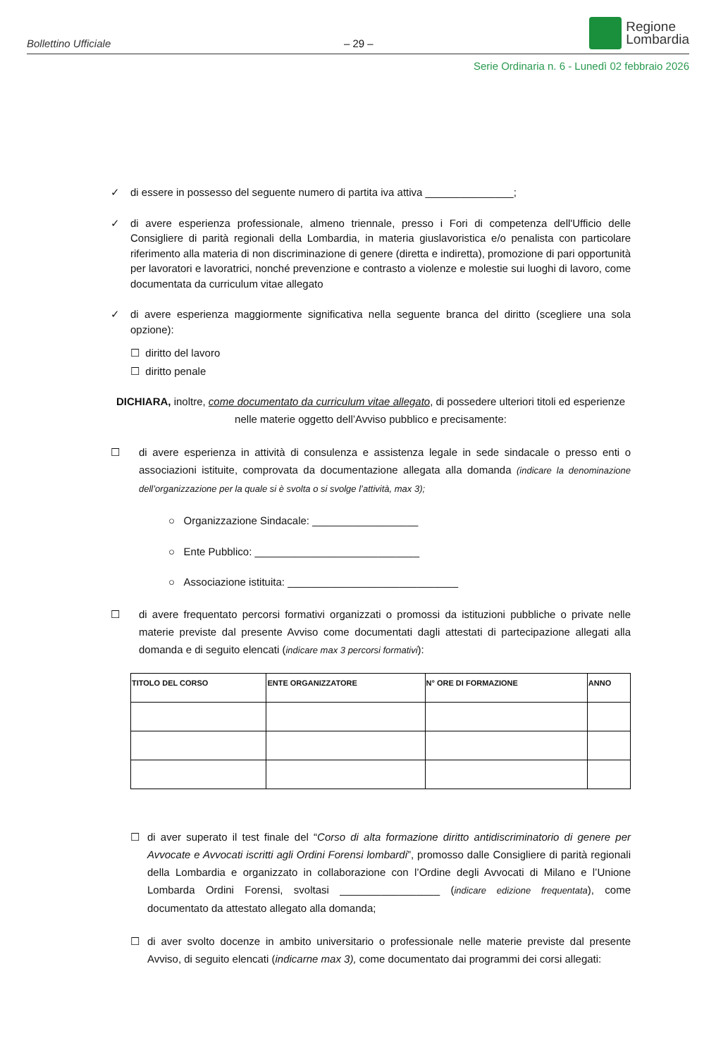Bollettino Ufficiale – 29 –
Regione
Lombardia
Serie Ordinaria n. 6 - Lunedì 02 febbraio 2026
✓ di essere in possesso del seguente numero di partita iva attiva _______________;
✓ di avere esperienza professionale, almeno triennale, presso i Fori di competenza dell'Ufficio delle Consigliere di parità regionali della Lombardia, in materia giuslavoristica e/o penalista con particolare riferimento alla materia di non discriminazione di genere (diretta e indiretta), promozione di pari opportunità per lavoratori e lavoratrici, nonché prevenzione e contrasto a violenze e molestie sui luoghi di lavoro, come documentata da curriculum vitae allegato
✓ di avere esperienza maggiormente significativa nella seguente branca del diritto (scegliere una sola opzione):
☐ diritto del lavoro
☐ diritto penale
DICHIARA, inoltre, come documentato da curriculum vitae allegato, di possedere ulteriori titoli ed esperienze nelle materie oggetto dell’Avviso pubblico e precisamente:
☐ di avere esperienza in attività di consulenza e assistenza legale in sede sindacale o presso enti o associazioni istituite, comprovata da documentazione allegata alla domanda (indicare la denominazione dell’organizzazione per la quale si è svolta o si svolge l’attività, max 3);
○ Organizzazione Sindacale: __________________
○ Ente Pubblico: ____________________________
○ Associazione istituita: _____________________________
☐ di avere frequentato percorsi formativi organizzati o promossi da istituzioni pubbliche o private nelle materie previste dal presente Avviso come documentati dagli attestati di partecipazione allegati alla domanda e di seguito elencati (indicare max 3 percorsi formativi):
| TITOLO DEL CORSO | ENTE ORGANIZZATORE | N° ORE DI FORMAZIONE | ANNO |
| --- | --- | --- | --- |
☐ di aver superato il test finale del “Corso di alta formazione diritto antidiscriminatorio di genere per Avvocate e Avvocati iscritti agli Ordini Forensi lombardi”, promosso dalle Consigliere di parità regionali della Lombardia e organizzato in collaborazione con l’Ordine degli Avvocati di Milano e l’Unione Lombarda Ordini Forensi, svoltasi _________________ (indicare edizione frequentata), come documentato da attestato allegato alla domanda;
☐ di aver svolto docenze in ambito universitario o professionale nelle materie previste dal presente Avviso, di seguito elencati (indicarne max 3), come documentato dai programmi dei corsi allegati: